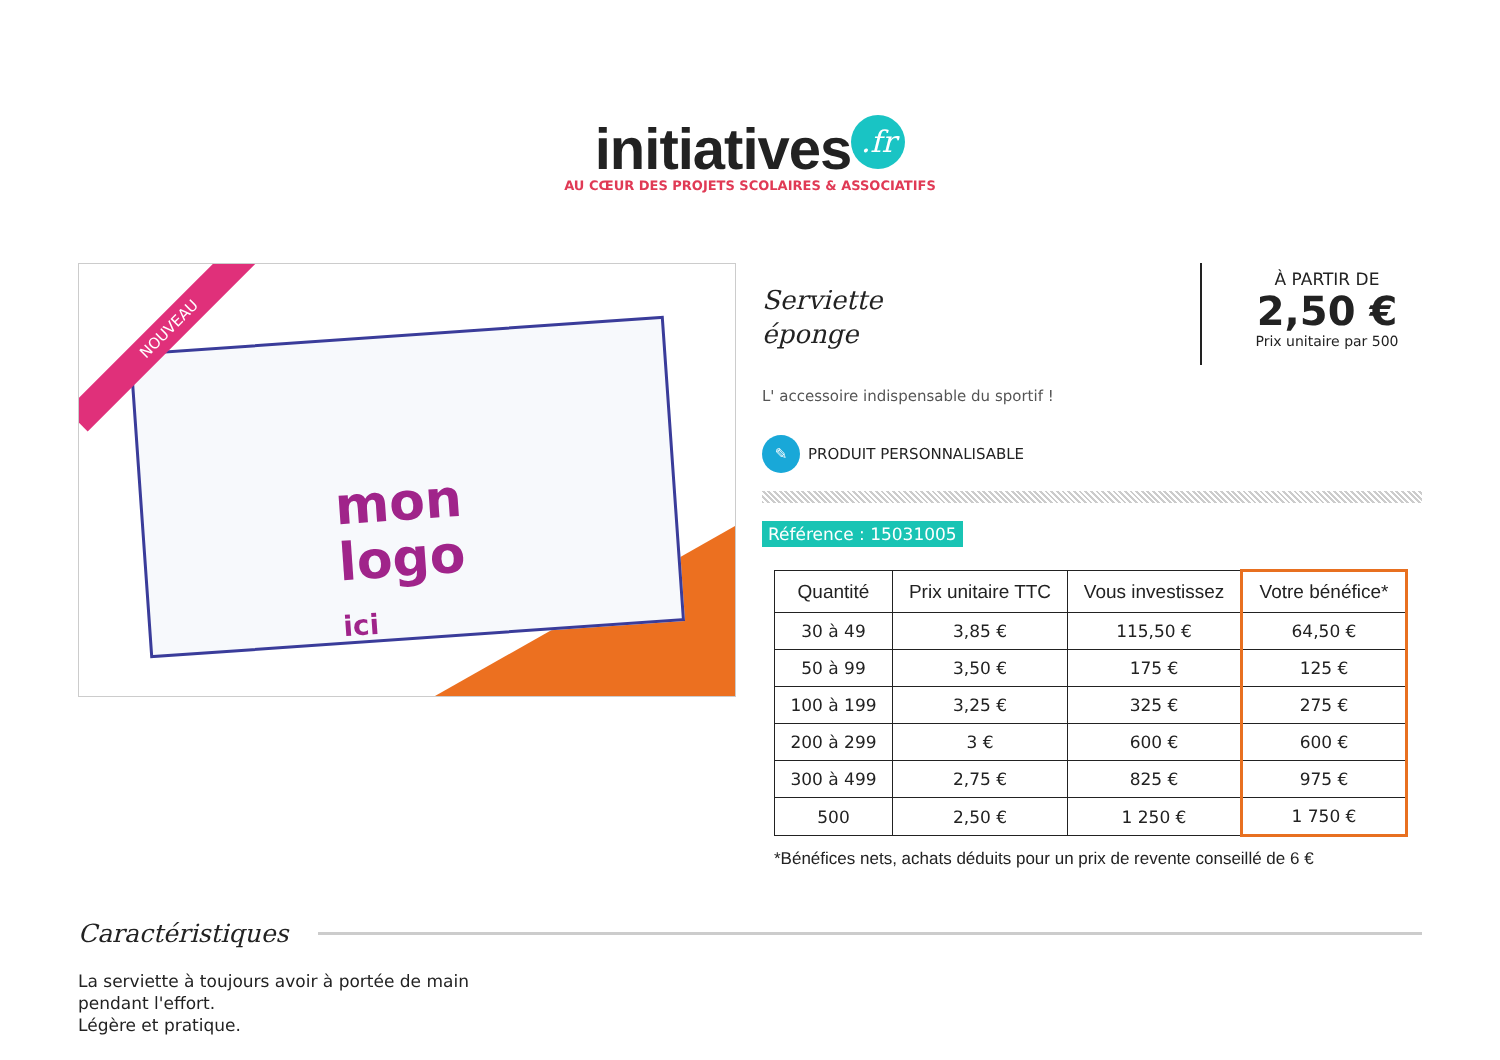initiatives.fr
AU CŒUR DES PROJETS SCOLAIRES & ASSOCIATIFS
mon
logo
ici
NOUVEAU
Serviette
éponge
À PARTIR DE
2,50 €
Prix unitaire par 500
L' accessoire indispensable du sportif !
✎ PRODUIT PERSONNALISABLE
Référence : 15031005
| Quantité | Prix unitaire TTC | Vous investissez | Votre bénéfice* |
| --- | --- | --- | --- |
| 30 à 49 | 3,85 € | 115,50 € | 64,50 € |
| 50 à 99 | 3,50 € | 175 € | 125 € |
| 100 à 199 | 3,25 € | 325 € | 275 € |
| 200 à 299 | 3 € | 600 € | 600 € |
| 300 à 499 | 2,75 € | 825 € | 975 € |
| 500 | 2,50 € | 1 250 € | 1 750 € |
*Bénéfices nets, achats déduits pour un prix de revente conseillé de 6 €
Caractéristiques
La serviette à toujours avoir à portée de main
pendant l'effort.
Légère et pratique.